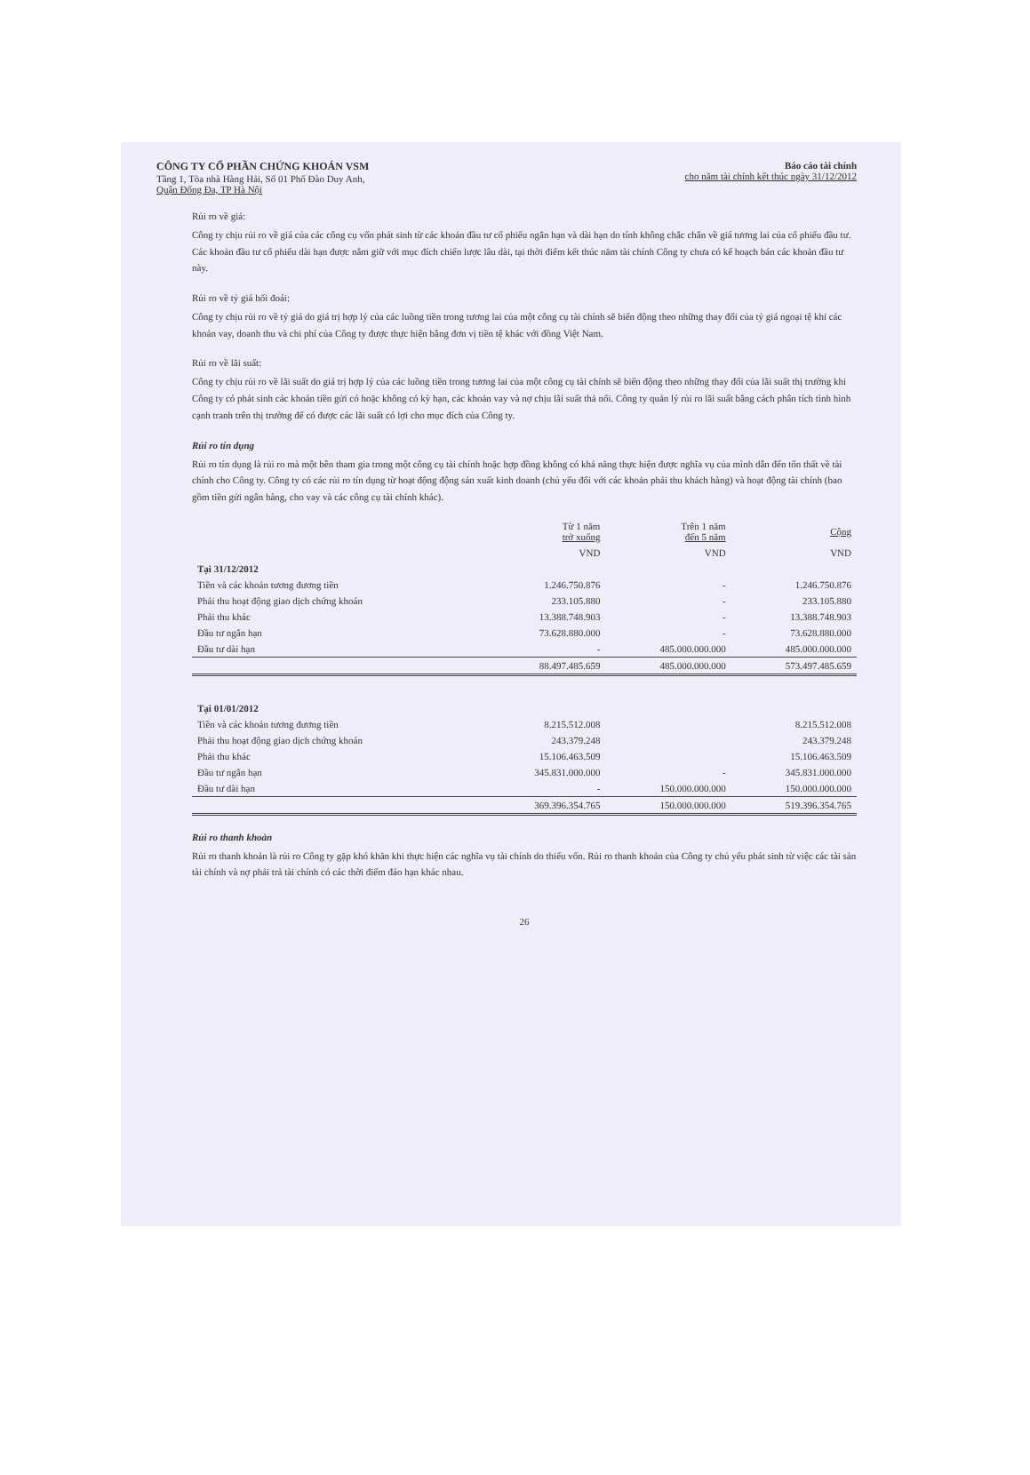CÔNG TY CỔ PHẦN CHỨNG KHOÁN VSM
Tầng 1, Tòa nhà Hàng Hải, Số 01 Phố Đào Duy Anh,
Quận Đống Đa, TP Hà Nội
Báo cáo tài chính
cho năm tài chính kết thúc ngày 31/12/2012
Rủi ro về giá:
Công ty chịu rủi ro về giá của các công cụ vốn phát sinh từ các khoản đầu tư cổ phiếu ngắn hạn và dài hạn do tính không chắc chắn về giá tương lai của cổ phiếu đầu tư. Các khoản đầu tư cổ phiếu dài hạn được nắm giữ với mục đích chiến lược lâu dài, tại thời điểm kết thúc năm tài chính Công ty chưa có kế hoạch bán các khoản đầu tư này.
Rủi ro về tỷ giá hối đoái:
Công ty chịu rủi ro về tỷ giá do giá trị hợp lý của các luồng tiền trong tương lai của một công cụ tài chính sẽ biến động theo những thay đổi của tỷ giá ngoại tệ khi các khoản vay, doanh thu và chi phí của Công ty được thực hiện bằng đơn vị tiền tệ khác với đồng Việt Nam.
Rủi ro về lãi suất:
Công ty chịu rủi ro về lãi suất do giá trị hợp lý của các luồng tiền trong tương lai của một công cụ tài chính sẽ biến động theo những thay đổi của lãi suất thị trường khi Công ty có phát sinh các khoản tiền gửi có hoặc không có kỳ hạn, các khoản vay và nợ chịu lãi suất thả nổi. Công ty quản lý rủi ro lãi suất bằng cách phân tích tình hình cạnh tranh trên thị trường để có được các lãi suất có lợi cho mục đích của Công ty.
Rủi ro tín dụng
Rủi ro tín dụng là rủi ro mà một bên tham gia trong một công cụ tài chính hoặc hợp đồng không có khả năng thực hiện được nghĩa vụ của mình dẫn đến tổn thất về tài chính cho Công ty. Công ty có các rủi ro tín dụng từ hoạt động động sản xuất kinh doanh (chủ yếu đối với các khoản phải thu khách hàng) và hoạt động tài chính (bao gồm tiền gửi ngân hàng, cho vay và các công cụ tài chính khác).
| | Từ 1 năm trở xuống | Trên 1 năm đến 5 năm | Cộng |
| --- | --- | --- | --- |
| | VND | VND | VND |
| Tại 31/12/2012 | | | |
| Tiền và các khoản tương đương tiền | 1.246.750.876 | - | 1.246.750.876 |
| Phải thu hoạt động giao dịch chứng khoán | 233.105.880 | - | 233.105.880 |
| Phải thu khác | 13.388.748.903 | - | 13.388.748.903 |
| Đầu tư ngắn hạn | 73.628.880.000 | - | 73.628.880.000 |
| Đầu tư dài hạn | - | 485.000.000.000 | 485.000.000.000 |
| | 88.497.485.659 | 485.000.000.000 | 573.497.485.659 |
| Tại 01/01/2012 | | | |
| Tiền và các khoản tương đương tiền | 8.215.512.008 | | 8.215.512.008 |
| Phải thu hoạt động giao dịch chứng khoán | 243.379.248 | | 243.379.248 |
| Phải thu khác | 15.106.463.509 | | 15.106.463.509 |
| Đầu tư ngắn hạn | 345.831.000.000 | - | 345.831.000.000 |
| Đầu tư dài hạn | - | 150.000.000.000 | 150.000.000.000 |
| | 369.396.354.765 | 150.000.000.000 | 519.396.354.765 |
Rủi ro thanh khoản
Rủi ro thanh khoản là rủi ro Công ty gặp khó khăn khi thực hiện các nghĩa vụ tài chính do thiếu vốn. Rủi ro thanh khoản của Công ty chủ yếu phát sinh từ việc các tài sản tài chính và nợ phải trả tài chính có các thời điểm đáo hạn khác nhau.
26